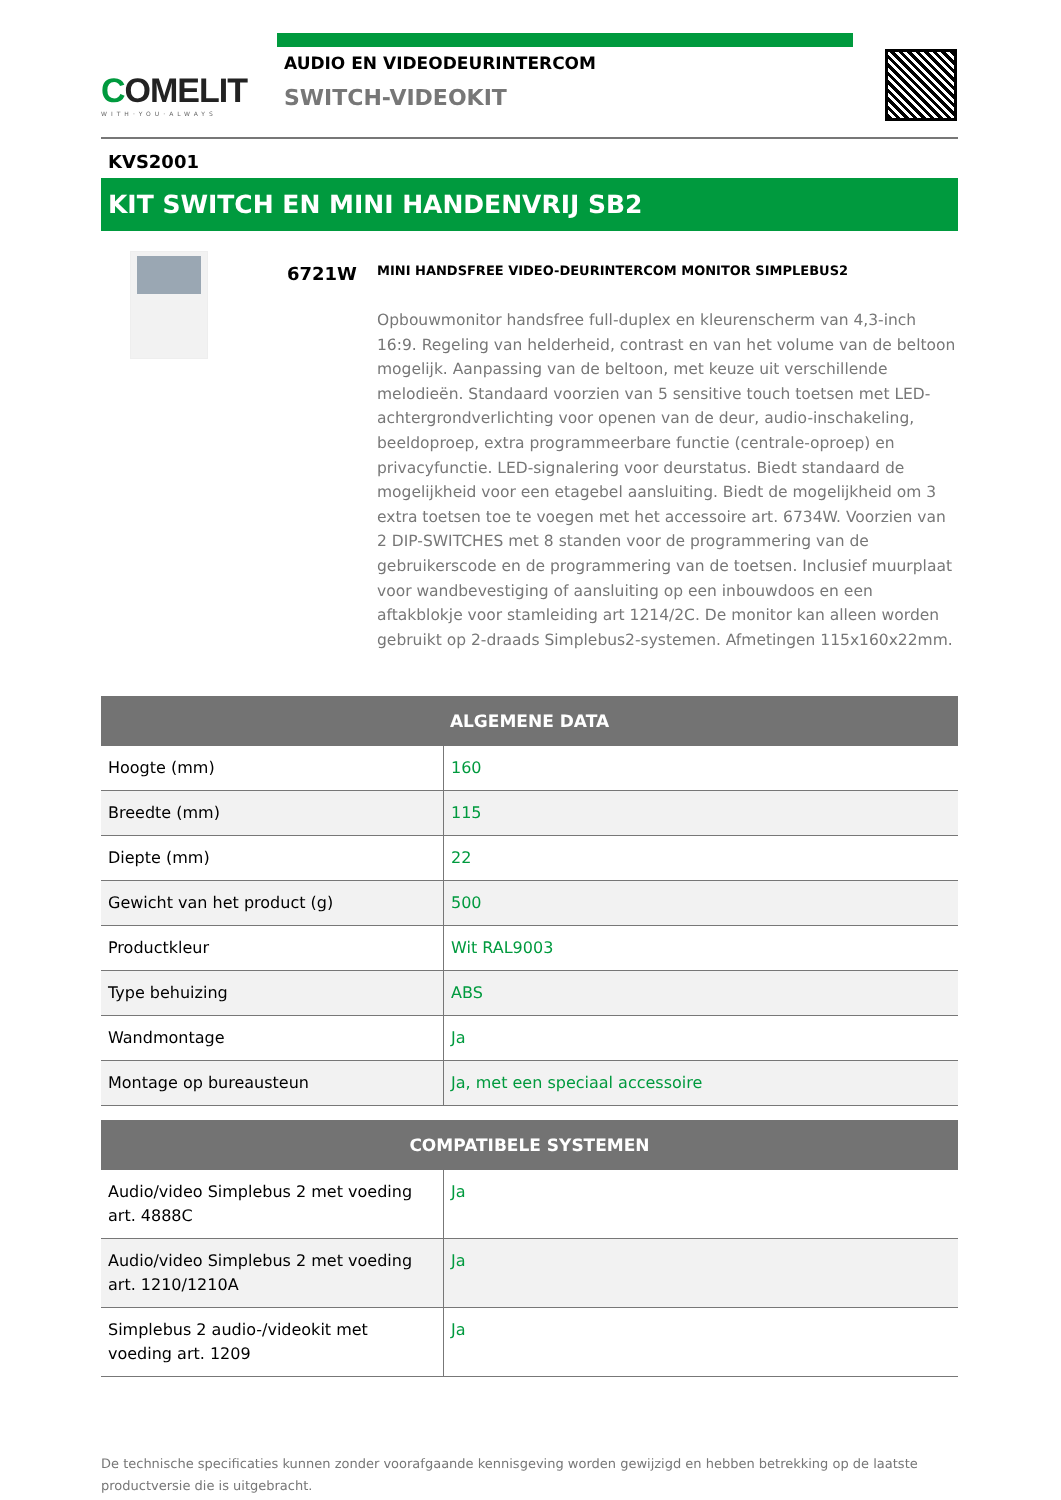COMELIT
WITH·YOU·ALWAYS
AUDIO EN VIDEODEURINTERCOM
SWITCH-VIDEOKIT
KVS2001
KIT SWITCH EN MINI HANDENVRIJ SB2
6721W
MINI HANDSFREE VIDEO-DEURINTERCOM MONITOR SIMPLEBUS2
Opbouwmonitor handsfree full-duplex en kleurenscherm van 4,3-inch 16:9. Regeling van helderheid, contrast en van het volume van de beltoon mogelijk. Aanpassing van de beltoon, met keuze uit verschillende melodieën. Standaard voorzien van 5 sensitive touch toetsen met LED-achtergrondverlichting voor openen van de deur, audio-inschakeling, beeldoproep, extra programmeerbare functie (centrale-oproep) en privacyfunctie. LED-signalering voor deurstatus. Biedt standaard de mogelijkheid voor een etagebel aansluiting. Biedt de mogelijkheid om 3 extra toetsen toe te voegen met het accessoire art. 6734W. Voorzien van 2 DIP-SWITCHES met 8 standen voor de programmering van de gebruikerscode en de programmering van de toetsen. Inclusief muurplaat voor wandbevestiging of aansluiting op een inbouwdoos en een aftakblokje voor stamleiding art 1214/2C. De monitor kan alleen worden gebruikt op 2-draads Simplebus2-systemen. Afmetingen 115x160x22mm.
| ALGEMENE DATA | |
| --- | --- |
| Hoogte (mm) | 160 |
| Breedte (mm) | 115 |
| Diepte (mm) | 22 |
| Gewicht van het product (g) | 500 |
| Productkleur | Wit RAL9003 |
| Type behuizing | ABS |
| Wandmontage | Ja |
| Montage op bureausteun | Ja, met een speciaal accessoire |
| COMPATIBELE SYSTEMEN | |
| --- | --- |
| Audio/video Simplebus 2 met voeding art. 4888C | Ja |
| Audio/video Simplebus 2 met voeding art. 1210/1210A | Ja |
| Simplebus 2 audio-/videokit met voeding art. 1209 | Ja |
De technische specificaties kunnen zonder voorafgaande kennisgeving worden gewijzigd en hebben betrekking op de laatste productversie die is uitgebracht.